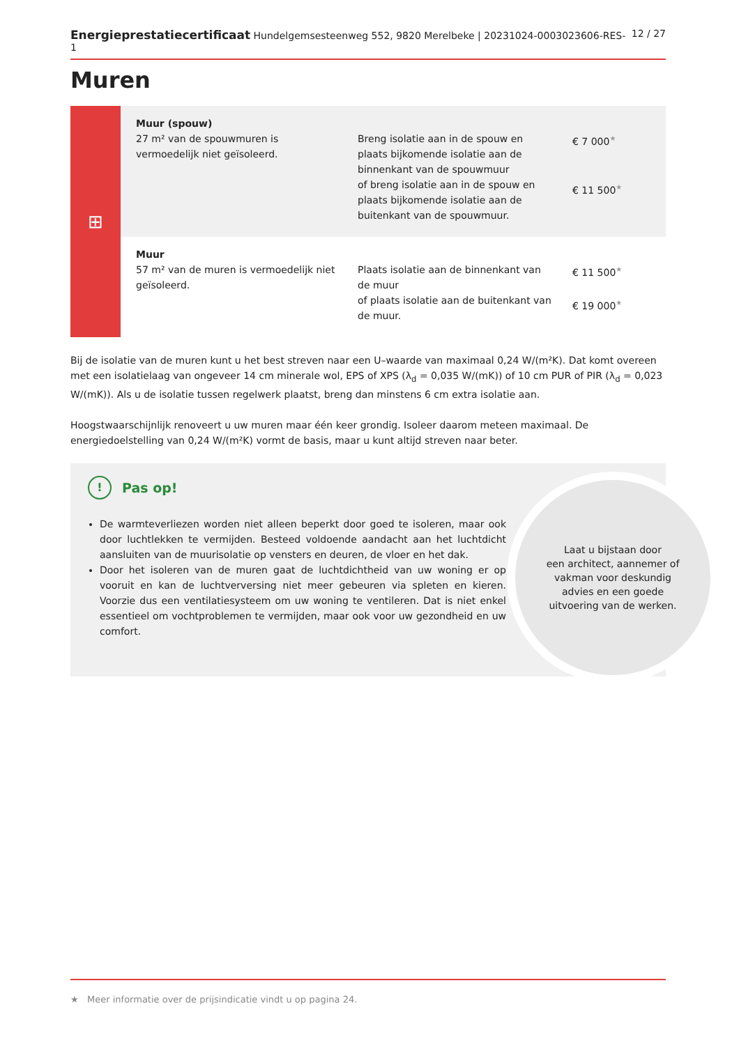Energieprestatiecertificaat Hundelgemsesteenweg 552, 9820 Merelbeke | 20231024-0003023606-RES-1 12 / 27
Muren
⊞
| Muur (spouw) 27 m² van de spouwmuren is vermoedelijk niet geïsoleerd. | Breng isolatie aan in de spouw en plaats bijkomende isolatie aan de binnenkant van de spouwmuur of breng isolatie aan in de spouw en plaats bijkomende isolatie aan de buitenkant van de spouwmuur. | € 7 000<sup>★</sup> € 11 500<sup>★</sup> |
| Muur 57 m² van de muren is vermoedelijk niet geïsoleerd. | Plaats isolatie aan de binnenkant van de muur of plaats isolatie aan de buitenkant van de muur. | € 11 500<sup>★</sup> € 19 000<sup>★</sup> |
Bij de isolatie van de muren kunt u het best streven naar een U–waarde van maximaal 0,24 W/(m²K). Dat komt overeen met een isolatielaag van ongeveer 14 cm minerale wol, EPS of XPS (λ<sub>d</sub> = 0,035 W/(mK)) of 10 cm PUR of PIR (λ<sub>d</sub> = 0,023 W/(mK)). Als u de isolatie tussen regelwerk plaatst, breng dan minstens 6 cm extra isolatie aan.
Hoogstwaarschijnlijk renoveert u uw muren maar één keer grondig. Isoleer daarom meteen maximaal. De energiedoelstelling van 0,24 W/(m²K) vormt de basis, maar u kunt altijd streven naar beter.
! Pas op!
De warmteverliezen worden niet alleen beperkt door goed te isoleren, maar ook door luchtlekken te vermijden. Besteed voldoende aandacht aan het luchtdicht aansluiten van de muurisolatie op vensters en deuren, de vloer en het dak.
Door het isoleren van de muren gaat de luchtdichtheid van uw woning er op vooruit en kan de luchtverversing niet meer gebeuren via spleten en kieren. Voorzie dus een ventilatiesysteem om uw woning te ventileren. Dat is niet enkel essentieel om vochtproblemen te vermijden, maar ook voor uw gezondheid en uw comfort.
Laat u bijstaan door
een architect, aannemer of
vakman voor deskundig
advies en een goede
uitvoering van de werken.
★ Meer informatie over de prijsindicatie vindt u op pagina 24.